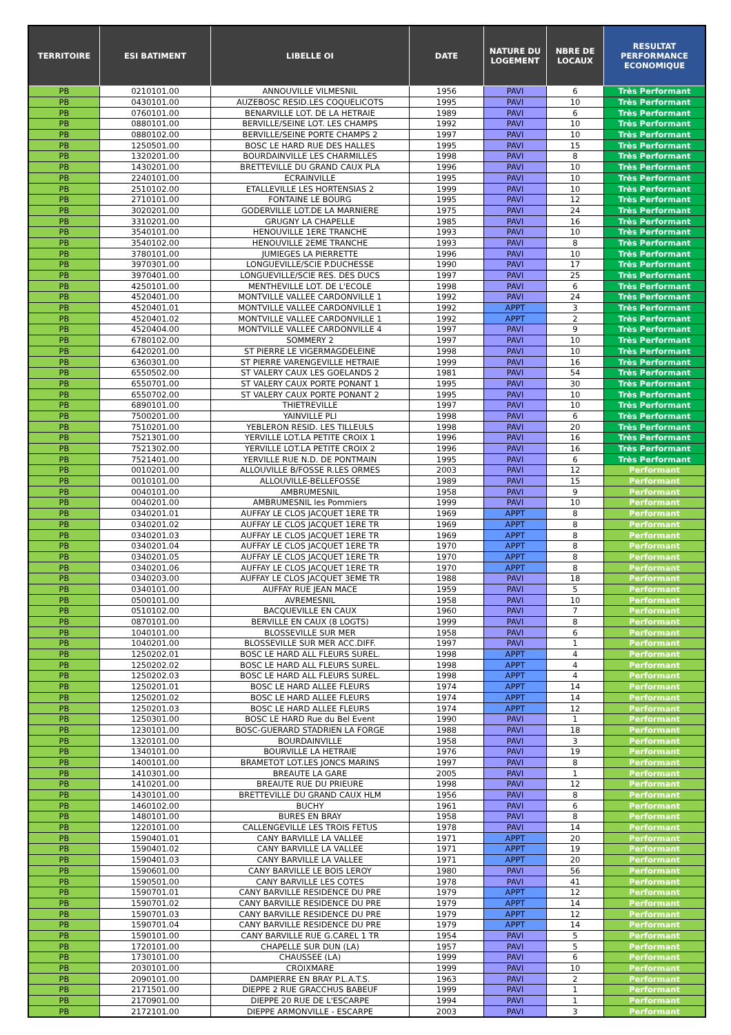| TERRITOIRE | ESI BATIMENT | LIBELLE OI | DATE | NATURE DU LOGEMENT | NBRE DE LOCAUX | RESULTAT PERFORMANCE ECONOMIQUE |
| --- | --- | --- | --- | --- | --- | --- |
| PB | 0210101.00 | ANNOUVILLE VILMESNIL | 1956 | PAVI | 6 | Très Performant |
| PB | 0430101.00 | AUZEBOSC RESID.LES COQUELICOTS | 1995 | PAVI | 10 | Très Performant |
| PB | 0760101.00 | BENARVILLE LOT. DE LA HETRAIE | 1989 | PAVI | 6 | Très Performant |
| PB | 0880101.00 | BERVILLE/SEINE LOT. LES CHAMPS | 1992 | PAVI | 10 | Très Performant |
| PB | 0880102.00 | BERVILLE/SEINE PORTE CHAMPS 2 | 1997 | PAVI | 10 | Très Performant |
| PB | 1250501.00 | BOSC LE HARD RUE DES HALLES | 1995 | PAVI | 15 | Très Performant |
| PB | 1320201.00 | BOURDAINVILLE LES CHARMILLES | 1998 | PAVI | 8 | Très Performant |
| PB | 1430201.00 | BRETTEVILLE DU GRAND CAUX PLA | 1996 | PAVI | 10 | Très Performant |
| PB | 2240101.00 | ECRAINVILLE | 1995 | PAVI | 10 | Très Performant |
| PB | 2510102.00 | ETALLEVILLE LES HORTENSIAS 2 | 1999 | PAVI | 10 | Très Performant |
| PB | 2710101.00 | FONTAINE LE BOURG | 1995 | PAVI | 12 | Très Performant |
| PB | 3020201.00 | GODERVILLE LOT.DE LA MARNIERE | 1975 | PAVI | 24 | Très Performant |
| PB | 3310201.00 | GRUGNY LA CHAPELLE | 1985 | PAVI | 16 | Très Performant |
| PB | 3540101.00 | HENOUVILLE 1ERE TRANCHE | 1993 | PAVI | 10 | Très Performant |
| PB | 3540102.00 | HENOUVILLE 2EME TRANCHE | 1993 | PAVI | 8 | Très Performant |
| PB | 3780101.00 | JUMIEGES LA PIERRETTE | 1996 | PAVI | 10 | Très Performant |
| PB | 3970301.00 | LONGUEVILLE/SCIE P.DUCHESSE | 1990 | PAVI | 17 | Très Performant |
| PB | 3970401.00 | LONGUEVILLE/SCIE RES. DES DUCS | 1997 | PAVI | 25 | Très Performant |
| PB | 4250101.00 | MENTHEVILLE LOT. DE L'ECOLE | 1998 | PAVI | 6 | Très Performant |
| PB | 4520401.00 | MONTVILLE VALLEE CARDONVILLE 1 | 1992 | PAVI | 24 | Très Performant |
| PB | 4520401.01 | MONTVILLE VALLEE CARDONVILLE 1 | 1992 | APPT | 3 | Très Performant |
| PB | 4520401.02 | MONTVILLE VALLEE CARDONVILLE 1 | 1992 | APPT | 2 | Très Performant |
| PB | 4520404.00 | MONTVILLE VALLEE CARDONVILLE 4 | 1997 | PAVI | 9 | Très Performant |
| PB | 6780102.00 | SOMMERY 2 | 1997 | PAVI | 10 | Très Performant |
| PB | 6420201.00 | ST PIERRE LE VIGERMAGDELEINE | 1998 | PAVI | 10 | Très Performant |
| PB | 6360301.00 | ST PIERRE VARENGEVILLE HETRAIE | 1999 | PAVI | 16 | Très Performant |
| PB | 6550502.00 | ST VALERY CAUX LES GOELANDS 2 | 1981 | PAVI | 54 | Très Performant |
| PB | 6550701.00 | ST VALERY CAUX PORTE PONANT 1 | 1995 | PAVI | 30 | Très Performant |
| PB | 6550702.00 | ST VALERY CAUX PORTE PONANT 2 | 1995 | PAVI | 10 | Très Performant |
| PB | 6890101.00 | THIETREVILLE | 1997 | PAVI | 10 | Très Performant |
| PB | 7500201.00 | YAINVILLE PLI | 1998 | PAVI | 6 | Très Performant |
| PB | 7510201.00 | YEBLERON RESID. LES TILLEULS | 1998 | PAVI | 20 | Très Performant |
| PB | 7521301.00 | YERVILLE LOT.LA PETITE CROIX 1 | 1996 | PAVI | 16 | Très Performant |
| PB | 7521302.00 | YERVILLE LOT.LA PETITE CROIX 2 | 1996 | PAVI | 16 | Très Performant |
| PB | 7521401.00 | YERVILLE RUE N.D. DE PONTMAIN | 1995 | PAVI | 6 | Très Performant |
| PB | 0010201.00 | ALLOUVILLE B/FOSSE R.LES ORMES | 2003 | PAVI | 12 | Performant |
| PB | 0010101.00 | ALLOUVILLE-BELLEFOSSE | 1989 | PAVI | 15 | Performant |
| PB | 0040101.00 | AMBRUMESNIL | 1958 | PAVI | 9 | Performant |
| PB | 0040201.00 | AMBRUMESNIL les Pommiers | 1999 | PAVI | 10 | Performant |
| PB | 0340201.01 | AUFFAY LE CLOS JACQUET 1ERE TR | 1969 | APPT | 8 | Performant |
| PB | 0340201.02 | AUFFAY LE CLOS JACQUET 1ERE TR | 1969 | APPT | 8 | Performant |
| PB | 0340201.03 | AUFFAY LE CLOS JACQUET 1ERE TR | 1969 | APPT | 8 | Performant |
| PB | 0340201.04 | AUFFAY LE CLOS JACQUET 1ERE TR | 1970 | APPT | 8 | Performant |
| PB | 0340201.05 | AUFFAY LE CLOS JACQUET 1ERE TR | 1970 | APPT | 8 | Performant |
| PB | 0340201.06 | AUFFAY LE CLOS JACQUET 1ERE TR | 1970 | APPT | 8 | Performant |
| PB | 0340203.00 | AUFFAY LE CLOS JACQUET 3EME TR | 1988 | PAVI | 18 | Performant |
| PB | 0340101.00 | AUFFAY RUE JEAN MACE | 1959 | PAVI | 5 | Performant |
| PB | 0500101.00 | AVREMESNIL | 1958 | PAVI | 10 | Performant |
| PB | 0510102.00 | BACQUEVILLE EN CAUX | 1960 | PAVI | 7 | Performant |
| PB | 0870101.00 | BERVILLE EN CAUX (8 LOGTS) | 1999 | PAVI | 8 | Performant |
| PB | 1040101.00 | BLOSSEVILLE SUR MER | 1958 | PAVI | 6 | Performant |
| PB | 1040201.00 | BLOSSEVILLE SUR MER ACC.DIFF. | 1997 | PAVI | 1 | Performant |
| PB | 1250202.01 | BOSC LE HARD ALL FLEURS SUREL. | 1998 | APPT | 4 | Performant |
| PB | 1250202.02 | BOSC LE HARD ALL FLEURS SUREL. | 1998 | APPT | 4 | Performant |
| PB | 1250202.03 | BOSC LE HARD ALL FLEURS SUREL. | 1998 | APPT | 4 | Performant |
| PB | 1250201.01 | BOSC LE HARD ALLEE FLEURS | 1974 | APPT | 14 | Performant |
| PB | 1250201.02 | BOSC LE HARD ALLEE FLEURS | 1974 | APPT | 14 | Performant |
| PB | 1250201.03 | BOSC LE HARD ALLEE FLEURS | 1974 | APPT | 12 | Performant |
| PB | 1250301.00 | BOSC LE HARD Rue du Bel Event | 1990 | PAVI | 1 | Performant |
| PB | 1230101.00 | BOSC-GUERARD STADRIEN LA FORGE | 1988 | PAVI | 18 | Performant |
| PB | 1320101.00 | BOURDAINVILLE | 1958 | PAVI | 3 | Performant |
| PB | 1340101.00 | BOURVILLE LA HETRAIE | 1976 | PAVI | 19 | Performant |
| PB | 1400101.00 | BRAMETOT LOT.LES JONCS MARINS | 1997 | PAVI | 8 | Performant |
| PB | 1410301.00 | BREAUTE LA GARE | 2005 | PAVI | 1 | Performant |
| PB | 1410201.00 | BREAUTE RUE DU PRIEURE | 1998 | PAVI | 12 | Performant |
| PB | 1430101.00 | BRETTEVILLE DU GRAND CAUX HLM | 1956 | PAVI | 8 | Performant |
| PB | 1460102.00 | BUCHY | 1961 | PAVI | 6 | Performant |
| PB | 1480101.00 | BURES EN BRAY | 1958 | PAVI | 8 | Performant |
| PB | 1220101.00 | CALLENGEVILLE LES TROIS FETUS | 1978 | PAVI | 14 | Performant |
| PB | 1590401.01 | CANY BARVILLE LA VALLEE | 1971 | APPT | 20 | Performant |
| PB | 1590401.02 | CANY BARVILLE LA VALLEE | 1971 | APPT | 19 | Performant |
| PB | 1590401.03 | CANY BARVILLE LA VALLEE | 1971 | APPT | 20 | Performant |
| PB | 1590601.00 | CANY BARVILLE LE BOIS LEROY | 1980 | PAVI | 56 | Performant |
| PB | 1590501.00 | CANY BARVILLE LES COTES | 1978 | PAVI | 41 | Performant |
| PB | 1590701.01 | CANY BARVILLE RESIDENCE DU PRE | 1979 | APPT | 12 | Performant |
| PB | 1590701.02 | CANY BARVILLE RESIDENCE DU PRE | 1979 | APPT | 14 | Performant |
| PB | 1590701.03 | CANY BARVILLE RESIDENCE DU PRE | 1979 | APPT | 12 | Performant |
| PB | 1590701.04 | CANY BARVILLE RESIDENCE DU PRE | 1979 | APPT | 14 | Performant |
| PB | 1590101.00 | CANY BARVILLE RUE G.CAREL 1 TR | 1954 | PAVI | 5 | Performant |
| PB | 1720101.00 | CHAPELLE SUR DUN (LA) | 1957 | PAVI | 5 | Performant |
| PB | 1730101.00 | CHAUSSEE (LA) | 1999 | PAVI | 6 | Performant |
| PB | 2030101.00 | CROIXMARE | 1999 | PAVI | 10 | Performant |
| PB | 2090101.00 | DAMPIERRE EN BRAY P.L.A.T.S. | 1963 | PAVI | 2 | Performant |
| PB | 2171501.00 | DIEPPE 2 RUE GRACCHUS BABEUF | 1999 | PAVI | 1 | Performant |
| PB | 2170901.00 | DIEPPE 20 RUE DE L'ESCARPE | 1994 | PAVI | 1 | Performant |
| PB | 2172101.00 | DIEPPE ARMONVILLE - ESCARPE | 2003 | PAVI | 3 | Performant |